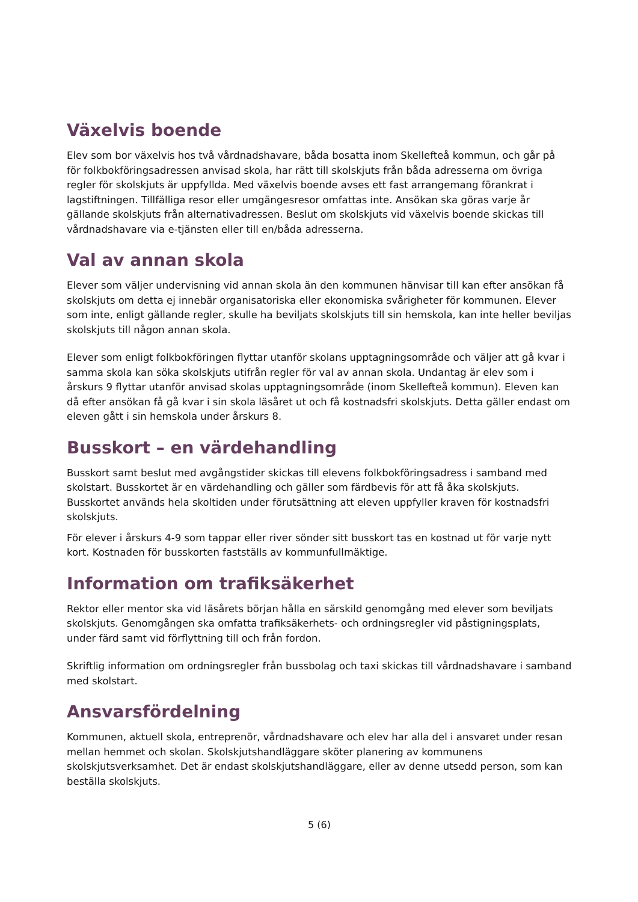Växelvis boende
Elev som bor växelvis hos två vårdnadshavare, båda bosatta inom Skellefteå kommun, och går på för folkbokföringsadressen anvisad skola, har rätt till skolskjuts från båda adresserna om övriga regler för skolskjuts är uppfyllda. Med växelvis boende avses ett fast arrangemang förankrat i lagstiftningen. Tillfälliga resor eller umgängesresor omfattas inte. Ansökan ska göras varje år gällande skolskjuts från alternativadressen. Beslut om skolskjuts vid växelvis boende skickas till vårdnadshavare via e-tjänsten eller till en/båda adresserna.
Val av annan skola
Elever som väljer undervisning vid annan skola än den kommunen hänvisar till kan efter ansökan få skolskjuts om detta ej innebär organisatoriska eller ekonomiska svårigheter för kommunen. Elever som inte, enligt gällande regler, skulle ha beviljats skolskjuts till sin hemskola, kan inte heller beviljas skolskjuts till någon annan skola.
Elever som enligt folkbokföringen flyttar utanför skolans upptagningsområde och väljer att gå kvar i samma skola kan söka skolskjuts utifrån regler för val av annan skola. Undantag är elev som i årskurs 9 flyttar utanför anvisad skolas upptagningsområde (inom Skellefteå kommun). Eleven kan då efter ansökan få gå kvar i sin skola läsåret ut och få kostnadsfri skolskjuts. Detta gäller endast om eleven gått i sin hemskola under årskurs 8.
Busskort – en värdehandling
Busskort samt beslut med avgångstider skickas till elevens folkbokföringsadress i samband med skolstart. Busskortet är en värdehandling och gäller som färdbevis för att få åka skolskjuts. Busskortet används hela skoltiden under förutsättning att eleven uppfyller kraven för kostnadsfri skolskjuts.
För elever i årskurs 4-9 som tappar eller river sönder sitt busskort tas en kostnad ut för varje nytt kort. Kostnaden för busskorten fastställs av kommunfullmäktige.
Information om trafiksäkerhet
Rektor eller mentor ska vid läsårets början hålla en särskild genomgång med elever som beviljats skolskjuts. Genomgången ska omfatta trafiksäkerhets- och ordningsregler vid påstigningsplats, under färd samt vid förflyttning till och från fordon.
Skriftlig information om ordningsregler från bussbolag och taxi skickas till vårdnadshavare i samband med skolstart.
Ansvarsfördelning
Kommunen, aktuell skola, entreprenör, vårdnadshavare och elev har alla del i ansvaret under resan mellan hemmet och skolan. Skolskjutshandläggare sköter planering av kommunens skolskjutsverksamhet. Det är endast skolskjutshandläggare, eller av denne utsedd person, som kan beställa skolskjuts.
5 (6)